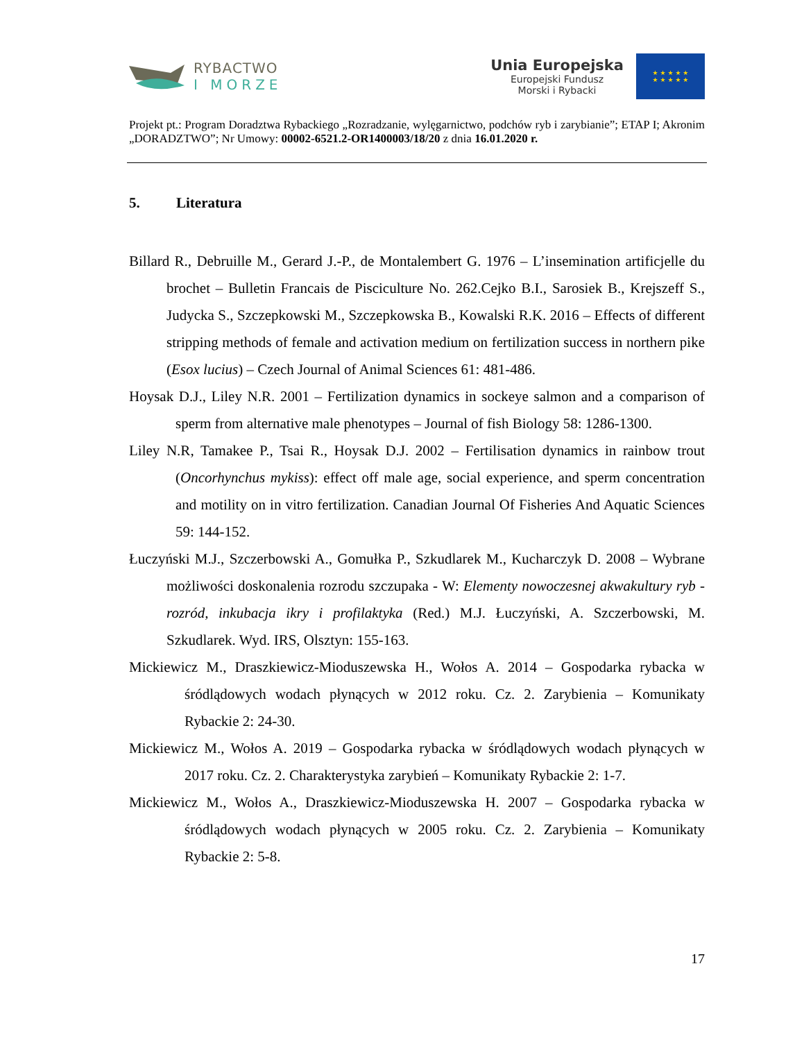RYBACTWO
I MORZE
Unia Europejska
Europejski Fundusz
Morski i Rybacki
★ ★ ★ ★ ★
★ ★ ★ ★ ★
Projekt pt.: Program Doradztwa Rybackiego „Rozradzanie, wylęgarnictwo, podchów ryb i zarybianie”; ETAP I; Akronim „DORADZTWO”; Nr Umowy: 00002-6521.2-OR1400003/18/20 z dnia 16.01.2020 r.
5. Literatura
Billard R., Debruille M., Gerard J.-P., de Montalembert G. 1976 – L’insemination artificjelle du brochet – Bulletin Francais de Pisciculture No. 262.Cejko B.I., Sarosiek B., Krejszeff S., Judycka S., Szczepkowski M., Szczepkowska B., Kowalski R.K. 2016 – Effects of different stripping methods of female and activation medium on fertilization success in northern pike (Esox lucius) – Czech Journal of Animal Sciences 61: 481-486.
Hoysak D.J., Liley N.R. 2001 – Fertilization dynamics in sockeye salmon and a comparison of sperm from alternative male phenotypes – Journal of fish Biology 58: 1286-1300.
Liley N.R, Tamakee P., Tsai R., Hoysak D.J. 2002 – Fertilisation dynamics in rainbow trout (Oncorhynchus mykiss): effect off male age, social experience, and sperm concentration and motility on in vitro fertilization. Canadian Journal Of Fisheries And Aquatic Sciences 59: 144-152.
Łuczyński M.J., Szczerbowski A., Gomułka P., Szkudlarek M., Kucharczyk D. 2008 – Wybrane możliwości doskonalenia rozrodu szczupaka - W: Elementy nowoczesnej akwakultury ryb - rozród, inkubacja ikry i profilaktyka (Red.) M.J. Łuczyński, A. Szczerbowski, M. Szkudlarek. Wyd. IRS, Olsztyn: 155-163.
Mickiewicz M., Draszkiewicz-Mioduszewska H., Wołos A. 2014 – Gospodarka rybacka w śródlądowych wodach płynących w 2012 roku. Cz. 2. Zarybienia – Komunikaty Rybackie 2: 24-30.
Mickiewicz M., Wołos A. 2019 – Gospodarka rybacka w śródlądowych wodach płynących w 2017 roku. Cz. 2. Charakterystyka zarybień – Komunikaty Rybackie 2: 1-7.
Mickiewicz M., Wołos A., Draszkiewicz-Mioduszewska H. 2007 – Gospodarka rybacka w śródlądowych wodach płynących w 2005 roku. Cz. 2. Zarybienia – Komunikaty Rybackie 2: 5-8.
17